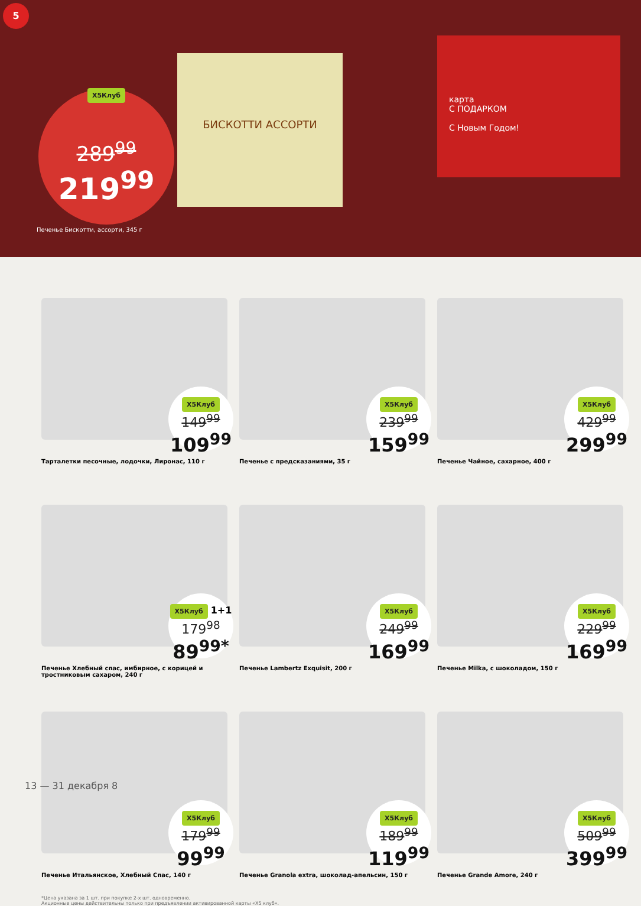5
Х5Клуб
289<sup>99</sup>
219<sup>99</sup>
БИСКОТТИ АССОРТИ
карта
С ПОДАРКОМ
С Новым Годом!
Печенье Бискотти, ассорти, 345 г
Х5Клуб
149<sup>99</sup>
109<sup>99</sup>
Тарталетки песочные, лодочки, Лиронас, 110 г
Х5Клуб
239<sup>99</sup>
159<sup>99</sup>
Печенье с предсказаниями, 35 г
Х5Клуб
429<sup>99</sup>
299<sup>99</sup>
Печенье Чайное, сахарное, 400 г
Х5Клуб 1+1
179<sup>98</sup>
89<sup>99*</sup>
Печенье Хлебный спас, имбирное, с корицей и тростниковым сахаром, 240 г
Х5Клуб
249<sup>99</sup>
169<sup>99</sup>
Печенье Lambertz Exquisit, 200 г
Х5Клуб
229<sup>99</sup>
169<sup>99</sup>
Печенье Milka, с шоколадом, 150 г
Х5Клуб
179<sup>99</sup>
99<sup>99</sup>
Печенье Итальянское, Хлебный Спас, 140 г
Х5Клуб
189<sup>99</sup>
119<sup>99</sup>
Печенье Granola extra, шоколад-апельсин, 150 г
Х5Клуб
509<sup>99</sup>
399<sup>99</sup>
Печенье Grande Amore, 240 г
*Цена указана за 1 шт. при покупке 2-х шт. одновременно.
Акционные цены действительны только при предъявлении активированной карты «Х5 клуб».
13 — 31 декабря 8